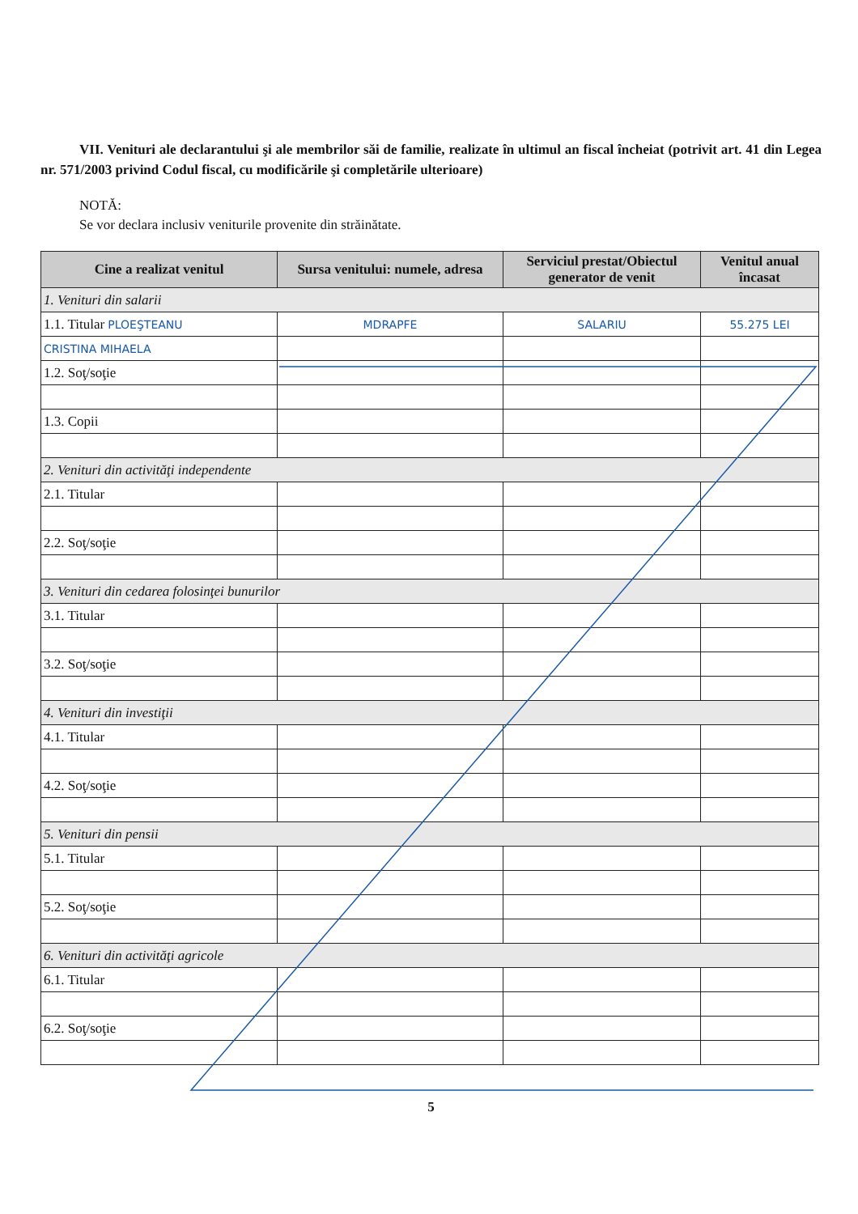VII. Venituri ale declarantului şi ale membrilor săi de familie, realizate în ultimul an fiscal încheiat (potrivit art. 41 din Legea nr. 571/2003 privind Codul fiscal, cu modificările şi completările ulterioare)
NOTĂ:
Se vor declara inclusiv veniturile provenite din străinătate.
| Cine a realizat venitul | Sursa venitului: numele, adresa | Serviciul prestat/Obiectul generator de venit | Venitul anual încasat |
| --- | --- | --- | --- |
| 1. Venituri din salarii | | | |
| 1.1. Titular PLOEŞTEANU | MDRAPFE | SALARIU | 55.275 LEI |
| CRISTINA MIHAELA | | | |
| 1.2. Soţ/soţie | | | |
| 1.3. Copii | | | |
| 2. Venituri din activităţi independente | | | |
| 2.1. Titular | | | |
| 2.2. Soţ/soţie | | | |
| 3. Venituri din cedarea folosinţei bunurilor | | | |
| 3.1. Titular | | | |
| 3.2. Soţ/soţie | | | |
| 4. Venituri din investiţii | | | |
| 4.1. Titular | | | |
| 4.2. Soţ/soţie | | | |
| 5. Venituri din pensii | | | |
| 5.1. Titular | | | |
| 5.2. Soţ/soţie | | | |
| 6. Venituri din activităţi agricole | | | |
| 6.1. Titular | | | |
| 6.2. Soţ/soţie | | | |
5